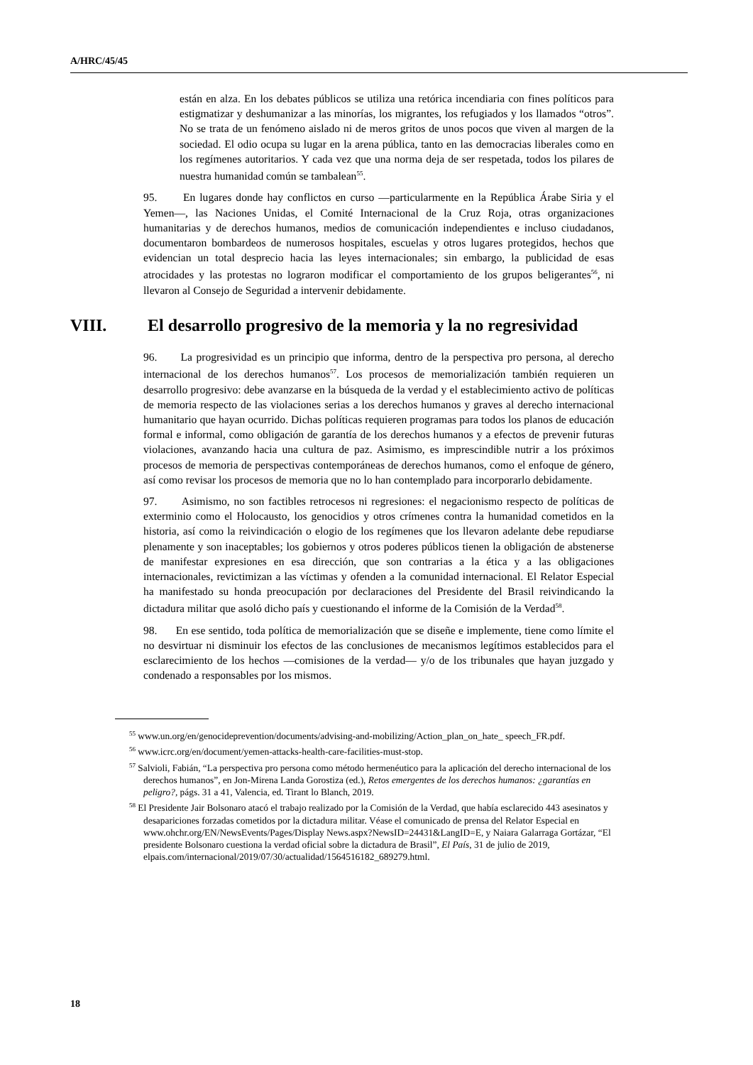A/HRC/45/45
están en alza. En los debates públicos se utiliza una retórica incendiaria con fines políticos para estigmatizar y deshumanizar a las minorías, los migrantes, los refugiados y los llamados “otros”. No se trata de un fenómeno aislado ni de meros gritos de unos pocos que viven al margen de la sociedad. El odio ocupa su lugar en la arena pública, tanto en las democracias liberales como en los regímenes autoritarios. Y cada vez que una norma deja de ser respetada, todos los pilares de nuestra humanidad común se tambalean<sup>55</sup>.
95. En lugares donde hay conflictos en curso —particularmente en la República Árabe Siria y el Yemen—, las Naciones Unidas, el Comité Internacional de la Cruz Roja, otras organizaciones humanitarias y de derechos humanos, medios de comunicación independientes e incluso ciudadanos, documentaron bombardeos de numerosos hospitales, escuelas y otros lugares protegidos, hechos que evidencian un total desprecio hacia las leyes internacionales; sin embargo, la publicidad de esas atrocidades y las protestas no lograron modificar el comportamiento de los grupos beligerantes<sup>56</sup>, ni llevaron al Consejo de Seguridad a intervenir debidamente.
VIII. El desarrollo progresivo de la memoria y la no regresividad
96. La progresividad es un principio que informa, dentro de la perspectiva pro persona, al derecho internacional de los derechos humanos<sup>57</sup>. Los procesos de memorialización también requieren un desarrollo progresivo: debe avanzarse en la búsqueda de la verdad y el establecimiento activo de políticas de memoria respecto de las violaciones serias a los derechos humanos y graves al derecho internacional humanitario que hayan ocurrido. Dichas políticas requieren programas para todos los planos de educación formal e informal, como obligación de garantía de los derechos humanos y a efectos de prevenir futuras violaciones, avanzando hacia una cultura de paz. Asimismo, es imprescindible nutrir a los próximos procesos de memoria de perspectivas contemporáneas de derechos humanos, como el enfoque de género, así como revisar los procesos de memoria que no lo han contemplado para incorporarlo debidamente.
97. Asimismo, no son factibles retrocesos ni regresiones: el negacionismo respecto de políticas de exterminio como el Holocausto, los genocidios y otros crímenes contra la humanidad cometidos en la historia, así como la reivindicación o elogio de los regímenes que los llevaron adelante debe repudiarse plenamente y son inaceptables; los gobiernos y otros poderes públicos tienen la obligación de abstenerse de manifestar expresiones en esa dirección, que son contrarias a la ética y a las obligaciones internacionales, revictimizan a las víctimas y ofenden a la comunidad internacional. El Relator Especial ha manifestado su honda preocupación por declaraciones del Presidente del Brasil reivindicando la dictadura militar que asoló dicho país y cuestionando el informe de la Comisión de la Verdad<sup>58</sup>.
98. En ese sentido, toda política de memorialización que se diseñe e implemente, tiene como límite el no desvirtuar ni disminuir los efectos de las conclusiones de mecanismos legítimos establecidos para el esclarecimiento de los hechos —comisiones de la verdad— y/o de los tribunales que hayan juzgado y condenado a responsables por los mismos.
<sup>55</sup> www.un.org/en/genocideprevention/documents/advising-and-mobilizing/Action_plan_on_hate_ speech_FR.pdf.
<sup>56</sup> www.icrc.org/en/document/yemen-attacks-health-care-facilities-must-stop.
<sup>57</sup> Salvioli, Fabián, “La perspectiva pro persona como método hermenéutico para la aplicación del derecho internacional de los derechos humanos”, en Jon-Mirena Landa Gorostiza (ed.), Retos emergentes de los derechos humanos: ¿garantías en peligro?, págs. 31 a 41, Valencia, ed. Tirant lo Blanch, 2019.
<sup>58</sup> El Presidente Jair Bolsonaro atacó el trabajo realizado por la Comisión de la Verdad, que había esclarecido 443 asesinatos y desapariciones forzadas cometidos por la dictadura militar. Véase el comunicado de prensa del Relator Especial en www.ohchr.org/EN/NewsEvents/Pages/Display News.aspx?NewsID=24431&LangID=E, y Naiara Galarraga Gortázar, “El presidente Bolsonaro cuestiona la verdad oficial sobre la dictadura de Brasil”, El País, 31 de julio de 2019, elpais.com/internacional/2019/07/30/actualidad/1564516182_689279.html.
18